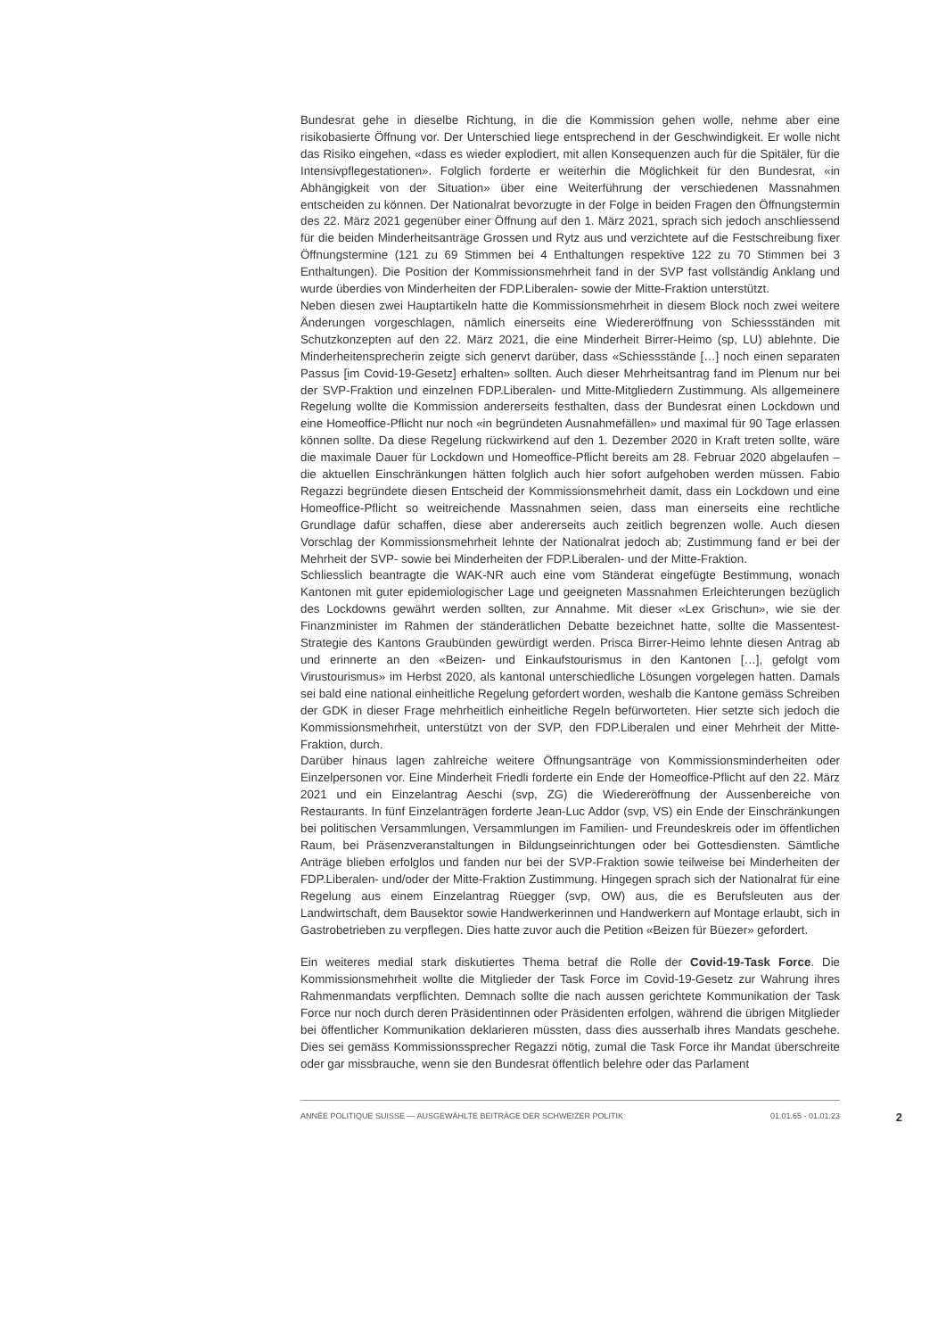Bundesrat gehe in dieselbe Richtung, in die die Kommission gehen wolle, nehme aber eine risikobasierte Öffnung vor. Der Unterschied liege entsprechend in der Geschwindigkeit. Er wolle nicht das Risiko eingehen, «dass es wieder explodiert, mit allen Konsequenzen auch für die Spitäler, für die Intensivpflegestationen». Folglich forderte er weiterhin die Möglichkeit für den Bundesrat, «in Abhängigkeit von der Situation» über eine Weiterführung der verschiedenen Massnahmen entscheiden zu können. Der Nationalrat bevorzugte in der Folge in beiden Fragen den Öffnungstermin des 22. März 2021 gegenüber einer Öffnung auf den 1. März 2021, sprach sich jedoch anschliessend für die beiden Minderheitsanträge Grossen und Rytz aus und verzichtete auf die Festschreibung fixer Öffnungstermine (121 zu 69 Stimmen bei 4 Enthaltungen respektive 122 zu 70 Stimmen bei 3 Enthaltungen). Die Position der Kommissionsmehrheit fand in der SVP fast vollständig Anklang und wurde überdies von Minderheiten der FDP.Liberalen- sowie der Mitte-Fraktion unterstützt.
Neben diesen zwei Hauptartikeln hatte die Kommissionsmehrheit in diesem Block noch zwei weitere Änderungen vorgeschlagen, nämlich einerseits eine Wiedereröffnung von Schiessständen mit Schutzkonzepten auf den 22. März 2021, die eine Minderheit Birrer-Heimo (sp, LU) ablehnte. Die Minderheitensprecherin zeigte sich genervt darüber, dass «Schiessstände […] noch einen separaten Passus [im Covid-19-Gesetz] erhalten» sollten. Auch dieser Mehrheitsantrag fand im Plenum nur bei der SVP-Fraktion und einzelnen FDP.Liberalen- und Mitte-Mitgliedern Zustimmung. Als allgemeinere Regelung wollte die Kommission andererseits festhalten, dass der Bundesrat einen Lockdown und eine Homeoffice-Pflicht nur noch «in begründeten Ausnahmefällen» und maximal für 90 Tage erlassen können sollte. Da diese Regelung rückwirkend auf den 1. Dezember 2020 in Kraft treten sollte, wäre die maximale Dauer für Lockdown und Homeoffice-Pflicht bereits am 28. Februar 2020 abgelaufen – die aktuellen Einschränkungen hätten folglich auch hier sofort aufgehoben werden müssen. Fabio Regazzi begründete diesen Entscheid der Kommissionsmehrheit damit, dass ein Lockdown und eine Homeoffice-Pflicht so weitreichende Massnahmen seien, dass man einerseits eine rechtliche Grundlage dafür schaffen, diese aber andererseits auch zeitlich begrenzen wolle. Auch diesen Vorschlag der Kommissionsmehrheit lehnte der Nationalrat jedoch ab; Zustimmung fand er bei der Mehrheit der SVP- sowie bei Minderheiten der FDP.Liberalen- und der Mitte-Fraktion.
Schliesslich beantragte die WAK-NR auch eine vom Ständerat eingefügte Bestimmung, wonach Kantonen mit guter epidemiologischer Lage und geeigneten Massnahmen Erleichterungen bezüglich des Lockdowns gewährt werden sollten, zur Annahme. Mit dieser «Lex Grischun», wie sie der Finanzminister im Rahmen der ständerätlichen Debatte bezeichnet hatte, sollte die Massentest-Strategie des Kantons Graubünden gewürdigt werden. Prisca Birrer-Heimo lehnte diesen Antrag ab und erinnerte an den «Beizen- und Einkaufstourismus in den Kantonen […], gefolgt vom Virustourismus» im Herbst 2020, als kantonal unterschiedliche Lösungen vorgelegen hatten. Damals sei bald eine national einheitliche Regelung gefordert worden, weshalb die Kantone gemäss Schreiben der GDK in dieser Frage mehrheitlich einheitliche Regeln befürworteten. Hier setzte sich jedoch die Kommissionsmehrheit, unterstützt von der SVP, den FDP.Liberalen und einer Mehrheit der Mitte-Fraktion, durch.
Darüber hinaus lagen zahlreiche weitere Öffnungsanträge von Kommissionsminderheiten oder Einzelpersonen vor. Eine Minderheit Friedli forderte ein Ende der Homeoffice-Pflicht auf den 22. März 2021 und ein Einzelantrag Aeschi (svp, ZG) die Wiedereröffnung der Aussenbereiche von Restaurants. In fünf Einzelanträgen forderte Jean-Luc Addor (svp, VS) ein Ende der Einschränkungen bei politischen Versammlungen, Versammlungen im Familien- und Freundeskreis oder im öffentlichen Raum, bei Präsenzveranstaltungen in Bildungseinrichtungen oder bei Gottesdiensten. Sämtliche Anträge blieben erfolglos und fanden nur bei der SVP-Fraktion sowie teilweise bei Minderheiten der FDP.Liberalen- und/oder der Mitte-Fraktion Zustimmung. Hingegen sprach sich der Nationalrat für eine Regelung aus einem Einzelantrag Rüegger (svp, OW) aus, die es Berufsleuten aus der Landwirtschaft, dem Bausektor sowie Handwerkerinnen und Handwerkern auf Montage erlaubt, sich in Gastrobetrieben zu verpflegen. Dies hatte zuvor auch die Petition «Beizen für Büezer» gefordert.
Ein weiteres medial stark diskutiertes Thema betraf die Rolle der Covid-19-Task Force. Die Kommissionsmehrheit wollte die Mitglieder der Task Force im Covid-19-Gesetz zur Wahrung ihres Rahmenmandats verpflichten. Demnach sollte die nach aussen gerichtete Kommunikation der Task Force nur noch durch deren Präsidentinnen oder Präsidenten erfolgen, während die übrigen Mitglieder bei öffentlicher Kommunikation deklarieren müssten, dass dies ausserhalb ihres Mandats geschehe. Dies sei gemäss Kommissionssprecher Regazzi nötig, zumal die Task Force ihr Mandat überschreite oder gar missbrauche, wenn sie den Bundesrat öffentlich belehre oder das Parlament
ANNÉE POLITIQUE SUISSE — AUSGEWÄHLTE BEITRÄGE DER SCHWEIZER POLITIK 01.01.65 - 01.01.23
2